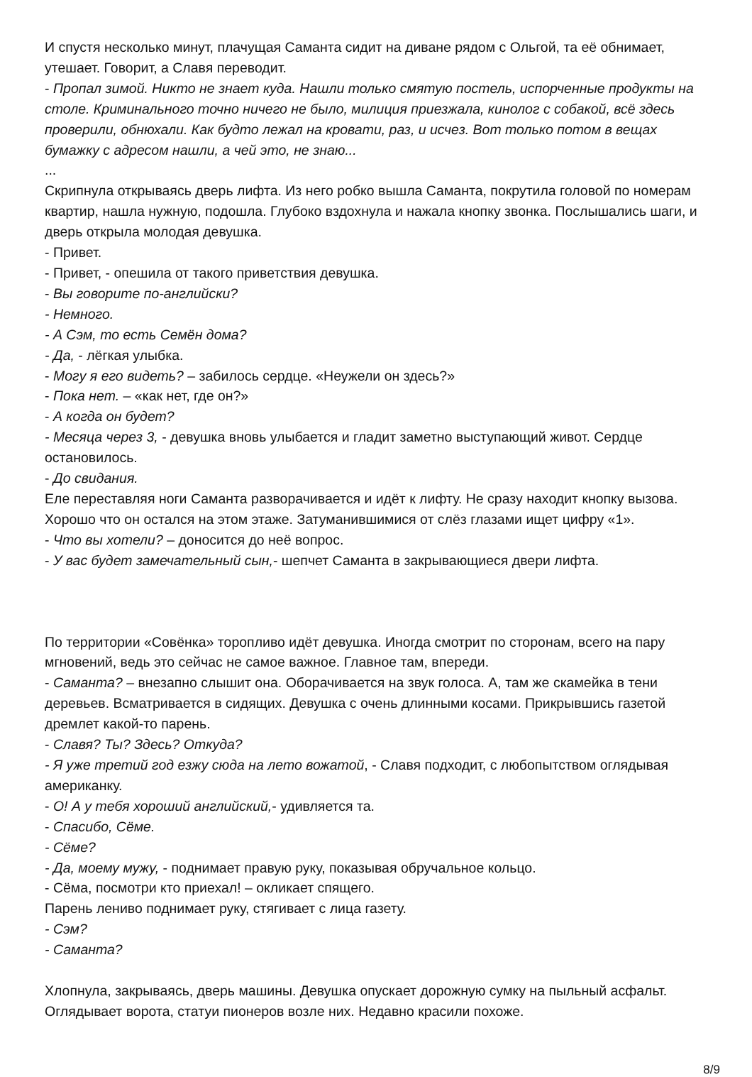И спустя несколько минут, плачущая Саманта сидит на диване рядом с Ольгой, та её обнимает, утешает. Говорит, а Славя переводит.
- Пропал зимой. Никто не знает куда. Нашли только смятую постель, испорченные продукты на столе. Криминального точно ничего не было, милиция приезжала, кинолог с собакой, всё здесь проверили, обнюхали. Как будто лежал на кровати, раз, и исчез. Вот только потом в вещах бумажку с адресом нашли, а чей это, не знаю...
...
Скрипнула открываясь дверь лифта. Из него робко вышла Саманта, покрутила головой по номерам квартир, нашла нужную, подошла. Глубоко вздохнула и нажала кнопку звонка. Послышались шаги, и дверь открыла молодая девушка.
- Привет.
- Привет, - опешила от такого приветствия девушка.
- Вы говорите по-английски?
- Немного.
- А Сэм, то есть Семён дома?
- Да, - лёгкая улыбка.
- Могу я его видеть? – забилось сердце. «Неужели он здесь?»
- Пока нет. – «как нет, где он?»
- А когда он будет?
- Месяца через 3, - девушка вновь улыбается и гладит заметно выступающий живот. Сердце остановилось.
- До свидания.
Еле переставляя ноги Саманта разворачивается и идёт к лифту. Не сразу находит кнопку вызова. Хорошо что он остался на этом этаже. Затуманившимися от слёз глазами ищет цифру «1».
- Что вы хотели? – доносится до неё вопрос.
- У вас будет замечательный сын,- шепчет Саманта в закрывающиеся двери лифта.
По территории «Совёнка» торопливо идёт девушка. Иногда смотрит по сторонам, всего на пару мгновений, ведь это сейчас не самое важное. Главное там, впереди.
- Саманта? – внезапно слышит она. Оборачивается на звук голоса. А, там же скамейка в тени деревьев. Всматривается в сидящих. Девушка с очень длинными косами. Прикрывшись газетой дремлет какой-то парень.
- Славя? Ты? Здесь? Откуда?
- Я уже третий год езжу сюда на лето вожатой, - Славя подходит, с любопытством оглядывая американку.
- О! А у тебя хороший английский,- удивляется та.
- Спасибо, Сёме.
- Сёме?
- Да, моему мужу, - поднимает правую руку, показывая обручальное кольцо.
- Сёма, посмотри кто приехал! – окликает спящего.
Парень лениво поднимает руку, стягивает с лица газету.
- Сэм?
- Саманта?
Хлопнула, закрываясь, дверь машины. Девушка опускает дорожную сумку на пыльный асфальт. Оглядывает ворота, статуи пионеров возле них. Недавно красили похоже.
8/9